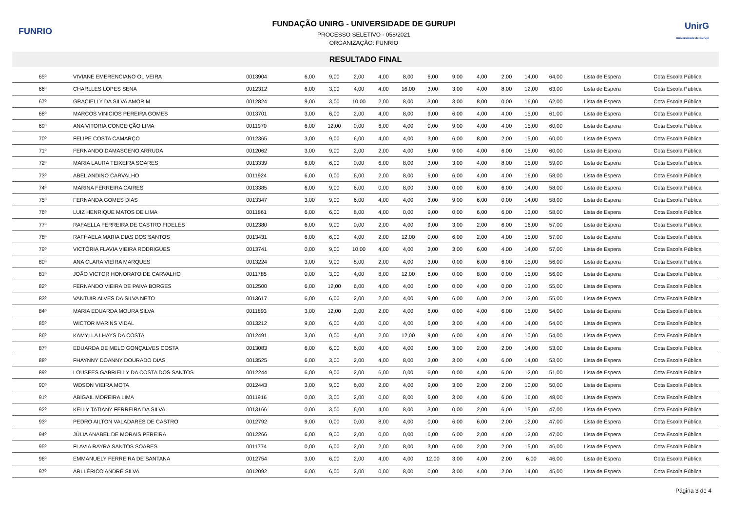FUNRIO
FUNDAÇÃO UNIRG - UNIVERSIDADE DE GURUPI
PROCESSO SELETIVO - 058/2021
ORGANIZAÇÃO: FUNRIO
UnirG
Universidade de Gurupi
RESULTADO FINAL
| 65º | VIVIANE EMERENCIANO OLIVEIRA | 0013904 | 6,00 | 9,00 | 2,00 | 4,00 | 8,00 | 6,00 | 9,00 | 4,00 | 2,00 | 14,00 | 64,00 | Lista de Espera | Cota Escola Pública |
| 66º | CHARLLES LOPES SENA | 0012312 | 6,00 | 3,00 | 4,00 | 4,00 | 16,00 | 3,00 | 3,00 | 4,00 | 8,00 | 12,00 | 63,00 | Lista de Espera | Cota Escola Pública |
| 67º | GRACIELLY DA SILVA AMORIM | 0012824 | 9,00 | 3,00 | 10,00 | 2,00 | 8,00 | 3,00 | 3,00 | 8,00 | 0,00 | 16,00 | 62,00 | Lista de Espera | Cota Escola Pública |
| 68º | MARCOS VINICIOS PEREIRA GOMES | 0013701 | 3,00 | 6,00 | 2,00 | 4,00 | 8,00 | 9,00 | 6,00 | 4,00 | 4,00 | 15,00 | 61,00 | Lista de Espera | Cota Escola Pública |
| 69º | ANA VITORIA CONCEIÇÃO LIMA | 0011970 | 6,00 | 12,00 | 0,00 | 6,00 | 4,00 | 0,00 | 9,00 | 4,00 | 4,00 | 15,00 | 60,00 | Lista de Espera | Cota Escola Pública |
| 70º | FELIPE COSTA CAMARÇO | 0012365 | 3,00 | 9,00 | 6,00 | 4,00 | 4,00 | 3,00 | 6,00 | 8,00 | 2,00 | 15,00 | 60,00 | Lista de Espera | Cota Escola Pública |
| 71º | FERNANDO DAMASCENO ARRUDA | 0012062 | 3,00 | 9,00 | 2,00 | 2,00 | 4,00 | 6,00 | 9,00 | 4,00 | 6,00 | 15,00 | 60,00 | Lista de Espera | Cota Escola Pública |
| 72º | MARIA LAURA TEIXEIRA SOARES | 0013339 | 6,00 | 6,00 | 0,00 | 6,00 | 8,00 | 3,00 | 3,00 | 4,00 | 8,00 | 15,00 | 59,00 | Lista de Espera | Cota Escola Pública |
| 73º | ABEL ANDINO CARVALHO | 0011924 | 6,00 | 0,00 | 6,00 | 2,00 | 8,00 | 6,00 | 6,00 | 4,00 | 4,00 | 16,00 | 58,00 | Lista de Espera | Cota Escola Pública |
| 74º | MARINA FERREIRA CAIRES | 0013385 | 6,00 | 9,00 | 6,00 | 0,00 | 8,00 | 3,00 | 0,00 | 6,00 | 6,00 | 14,00 | 58,00 | Lista de Espera | Cota Escola Pública |
| 75º | FERNANDA GOMES DIAS | 0013347 | 3,00 | 9,00 | 6,00 | 4,00 | 4,00 | 3,00 | 9,00 | 6,00 | 0,00 | 14,00 | 58,00 | Lista de Espera | Cota Escola Pública |
| 76º | LUIZ HENRIQUE MATOS DE LIMA | 0011861 | 6,00 | 6,00 | 8,00 | 4,00 | 0,00 | 9,00 | 0,00 | 6,00 | 6,00 | 13,00 | 58,00 | Lista de Espera | Cota Escola Pública |
| 77º | RAFAELLA FERREIRA DE CASTRO FIDELES | 0012380 | 6,00 | 9,00 | 0,00 | 2,00 | 4,00 | 9,00 | 3,00 | 2,00 | 6,00 | 16,00 | 57,00 | Lista de Espera | Cota Escola Pública |
| 78º | RAFHAELA MARIA DIAS DOS SANTOS | 0013431 | 6,00 | 6,00 | 4,00 | 2,00 | 12,00 | 0,00 | 6,00 | 2,00 | 4,00 | 15,00 | 57,00 | Lista de Espera | Cota Escola Pública |
| 79º | VICTÓRIA FLAVIA VIEIRA RODRIGUES | 0013741 | 0,00 | 9,00 | 10,00 | 4,00 | 4,00 | 3,00 | 3,00 | 6,00 | 4,00 | 14,00 | 57,00 | Lista de Espera | Cota Escola Pública |
| 80º | ANA CLARA VIEIRA MARQUES | 0013224 | 3,00 | 9,00 | 8,00 | 2,00 | 4,00 | 3,00 | 0,00 | 6,00 | 6,00 | 15,00 | 56,00 | Lista de Espera | Cota Escola Pública |
| 81º | JOÃO VICTOR HONORATO DE CARVALHO | 0011785 | 0,00 | 3,00 | 4,00 | 8,00 | 12,00 | 6,00 | 0,00 | 8,00 | 0,00 | 15,00 | 56,00 | Lista de Espera | Cota Escola Pública |
| 82º | FERNANDO VIEIRA DE PAIVA BORGES | 0012500 | 6,00 | 12,00 | 6,00 | 4,00 | 4,00 | 6,00 | 0,00 | 4,00 | 0,00 | 13,00 | 55,00 | Lista de Espera | Cota Escola Pública |
| 83º | VANTUIR ALVES DA SILVA NETO | 0013617 | 6,00 | 6,00 | 2,00 | 2,00 | 4,00 | 9,00 | 6,00 | 6,00 | 2,00 | 12,00 | 55,00 | Lista de Espera | Cota Escola Pública |
| 84º | MARIA EDUARDA MOURA SILVA | 0011893 | 3,00 | 12,00 | 2,00 | 2,00 | 4,00 | 6,00 | 0,00 | 4,00 | 6,00 | 15,00 | 54,00 | Lista de Espera | Cota Escola Pública |
| 85º | WICTOR MARINS VIDAL | 0013212 | 9,00 | 6,00 | 4,00 | 0,00 | 4,00 | 6,00 | 3,00 | 4,00 | 4,00 | 14,00 | 54,00 | Lista de Espera | Cota Escola Pública |
| 86º | KAMYLLA LHAYS DA COSTA | 0012491 | 3,00 | 0,00 | 4,00 | 2,00 | 12,00 | 9,00 | 6,00 | 4,00 | 4,00 | 10,00 | 54,00 | Lista de Espera | Cota Escola Pública |
| 87º | EDUARDA DE MELO GONÇALVES COSTA | 0013083 | 6,00 | 6,00 | 6,00 | 4,00 | 4,00 | 6,00 | 3,00 | 2,00 | 2,00 | 14,00 | 53,00 | Lista de Espera | Cota Escola Pública |
| 88º | FHAYNNY DOANNY DOURADO DIAS | 0013525 | 6,00 | 3,00 | 2,00 | 4,00 | 8,00 | 3,00 | 3,00 | 4,00 | 6,00 | 14,00 | 53,00 | Lista de Espera | Cota Escola Pública |
| 89º | LOUSEES GABRIELLY DA COSTA DOS SANTOS | 0012244 | 6,00 | 9,00 | 2,00 | 6,00 | 0,00 | 6,00 | 0,00 | 4,00 | 6,00 | 12,00 | 51,00 | Lista de Espera | Cota Escola Pública |
| 90º | WDSON VIEIRA MOTA | 0012443 | 3,00 | 9,00 | 6,00 | 2,00 | 4,00 | 9,00 | 3,00 | 2,00 | 2,00 | 10,00 | 50,00 | Lista de Espera | Cota Escola Pública |
| 91º | ABIGAIL MOREIRA LIMA | 0011916 | 0,00 | 3,00 | 2,00 | 0,00 | 8,00 | 6,00 | 3,00 | 4,00 | 6,00 | 16,00 | 48,00 | Lista de Espera | Cota Escola Pública |
| 92º | KELLY TATIANY FERREIRA DA SILVA | 0013166 | 0,00 | 3,00 | 6,00 | 4,00 | 8,00 | 3,00 | 0,00 | 2,00 | 6,00 | 15,00 | 47,00 | Lista de Espera | Cota Escola Pública |
| 93º | PEDRO AILTON VALADARES DE CASTRO | 0012792 | 9,00 | 0,00 | 0,00 | 8,00 | 4,00 | 0,00 | 6,00 | 6,00 | 2,00 | 12,00 | 47,00 | Lista de Espera | Cota Escola Pública |
| 94º | JÚLIA ANABEL DE MORAIS PEREIRA | 0012266 | 6,00 | 9,00 | 2,00 | 0,00 | 0,00 | 6,00 | 6,00 | 2,00 | 4,00 | 12,00 | 47,00 | Lista de Espera | Cota Escola Pública |
| 95º | FLAVIA RAYRA SANTOS SOARES | 0011774 | 0,00 | 6,00 | 2,00 | 2,00 | 8,00 | 3,00 | 6,00 | 2,00 | 2,00 | 15,00 | 46,00 | Lista de Espera | Cota Escola Pública |
| 96º | EMMANUELY FERREIRA DE SANTANA | 0012754 | 3,00 | 6,00 | 2,00 | 4,00 | 4,00 | 12,00 | 3,00 | 4,00 | 2,00 | 6,00 | 46,00 | Lista de Espera | Cota Escola Pública |
| 97º | ARLLÉRICO ANDRÉ SILVA | 0012092 | 6,00 | 6,00 | 2,00 | 0,00 | 8,00 | 0,00 | 3,00 | 4,00 | 2,00 | 14,00 | 45,00 | Lista de Espera | Cota Escola Pública |
Página 3 de 4